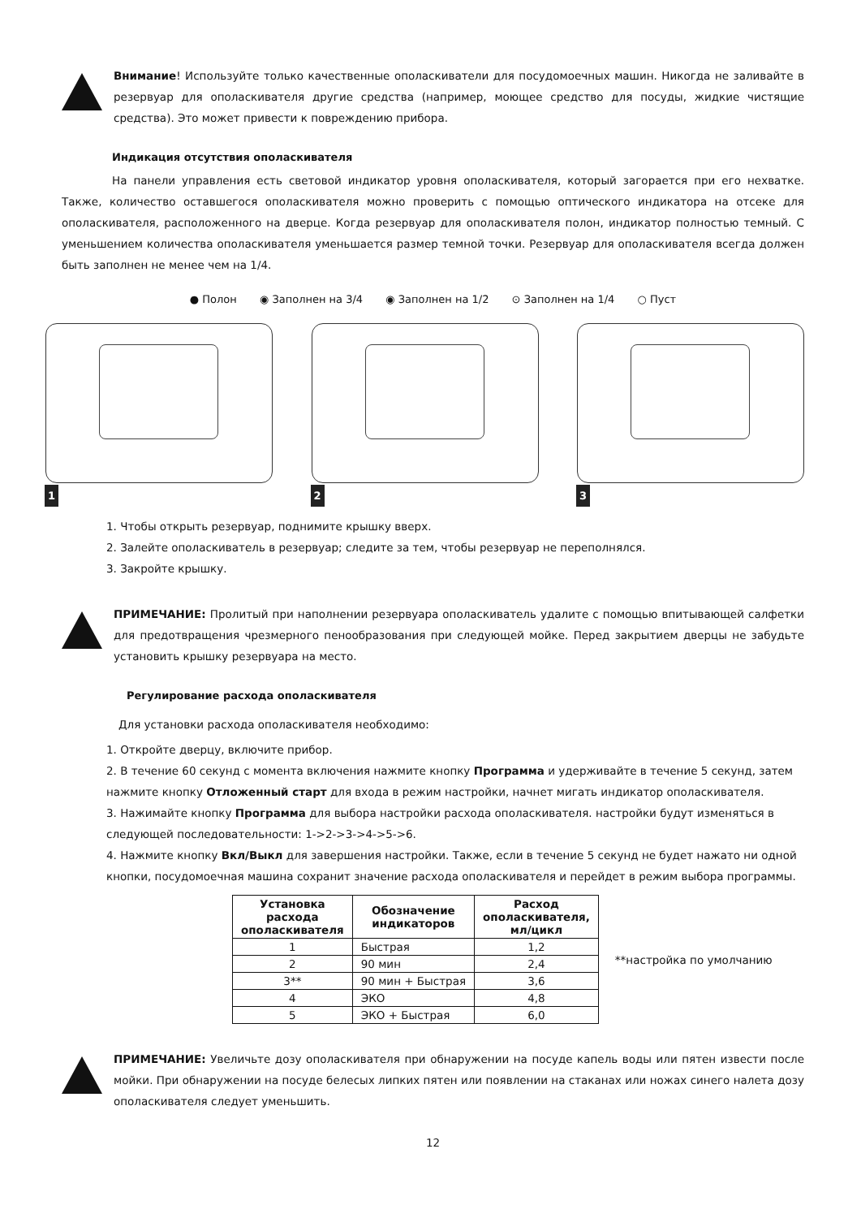Внимание! Используйте только качественные ополаскиватели для посудомоечных машин. Никогда не заливайте в резервуар для ополаскивателя другие средства (например, моющее средство для посуды, жидкие чистящие средства). Это может привести к повреждению прибора.
Индикация отсутствия ополаскивателя
На панели управления есть световой индикатор уровня ополаскивателя, который загорается при его нехватке. Также, количество оставшегося ополаскивателя можно проверить с помощью оптического индикатора на отсеке для ополаскивателя, расположенного на дверце. Когда резервуар для ополаскивателя полон, индикатор полностью темный. С уменьшением количества ополаскивателя уменьшается размер темной точки. Резервуар для ополаскивателя всегда должен быть заполнен не менее чем на 1/4.
● Полон ◉ Заполнен на 3/4 ◉ Заполнен на 1/2 ⊙ Заполнен на 1/4 ○ Пуст
1
2
3
1. Чтобы открыть резервуар, поднимите крышку вверх.
2. Залейте ополаскиватель в резервуар; следите за тем, чтобы резервуар не переполнялся.
3. Закройте крышку.
ПРИМЕЧАНИЕ: Пролитый при наполнении резервуара ополаскиватель удалите с помощью впитывающей салфетки для предотвращения чрезмерного пенообразования при следующей мойке. Перед закрытием дверцы не забудьте установить крышку резервуара на место.
Регулирование расхода ополаскивателя
Для установки расхода ополаскивателя необходимо:
1. Откройте дверцу, включите прибор.
2. В течение 60 секунд с момента включения нажмите кнопку Программа и удерживайте в течение 5 секунд, затем нажмите кнопку Отложенный старт для входа в режим настройки, начнет мигать индикатор ополаскивателя.
3. Нажимайте кнопку Программа для выбора настройки расхода ополаскивателя. настройки будут изменяться в следующей последовательности: 1->2->3->4->5->6.
4. Нажмите кнопку Вкл/Выкл для завершения настройки. Также, если в течение 5 секунд не будет нажато ни одной кнопки, посудомоечная машина сохранит значение расхода ополаскивателя и перейдет в режим выбора программы.
| Установка расхода ополаскивателя | Обозначение индикаторов | Расход ополаскивателя, мл/цикл |
| --- | --- | --- |
| 1 | Быстрая | 1,2 |
| 2 | 90 мин | 2,4 |
| 3** | 90 мин + Быстрая | 3,6 |
| 4 | ЭКО | 4,8 |
| 5 | ЭКО + Быстрая | 6,0 |
**настройка по умолчанию
ПРИМЕЧАНИЕ: Увеличьте дозу ополаскивателя при обнаружении на посуде капель воды или пятен извести после мойки. При обнаружении на посуде белесых липких пятен или появлении на стаканах или ножах синего налета дозу ополаскивателя следует уменьшить.
12